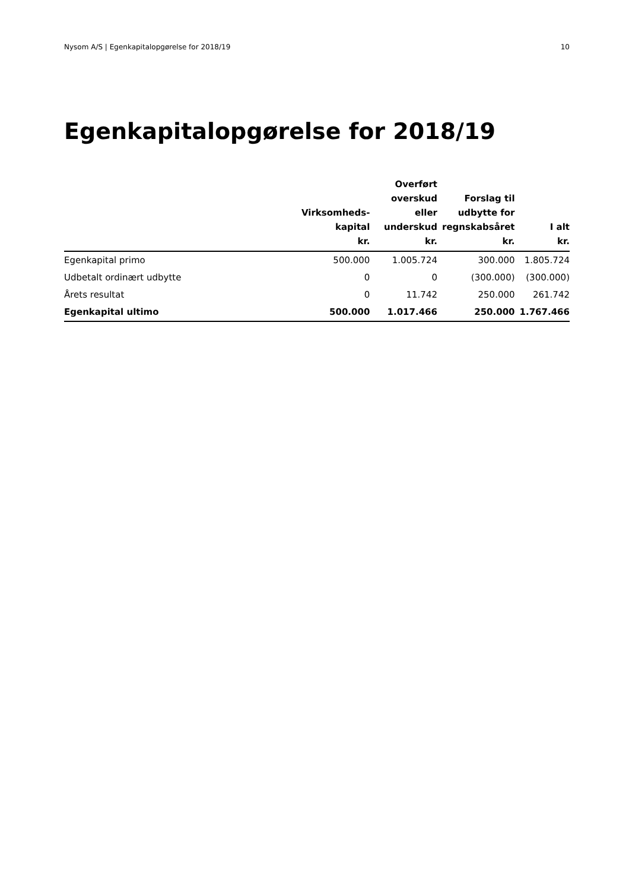Nysom A/S | Egenkapitalopgørelse for 2018/19 10
Egenkapitalopgørelse for 2018/19
| | Virksomheds- kapital kr. | Overført overskud eller underskud kr. | Forslag til udbytte for regnskabsåret kr. | I alt kr. |
| --- | --- | --- | --- | --- |
| Egenkapital primo | 500.000 | 1.005.724 | 300.000 | 1.805.724 |
| Udbetalt ordinært udbytte | 0 | 0 | (300.000) | (300.000) |
| Årets resultat | 0 | 11.742 | 250.000 | 261.742 |
| Egenkapital ultimo | 500.000 | 1.017.466 | 250.000 | 1.767.466 |